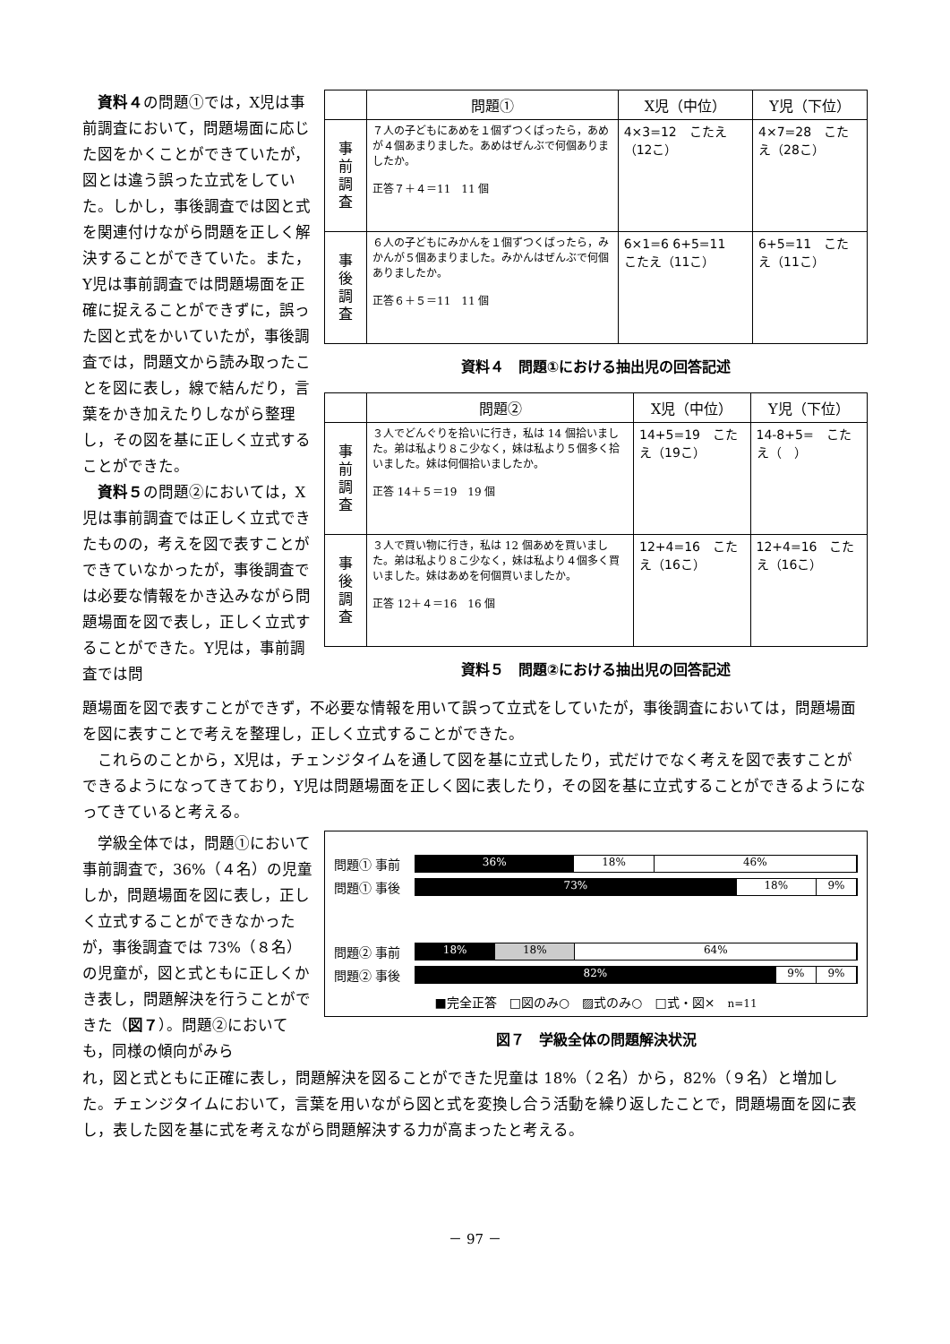資料４の問題①では，X児は事前調査において，問題場面に応じた図をかくことができていたが，図とは違う誤った立式をしていた。しかし，事後調査では図と式を関連付けながら問題を正しく解決することができていた。また，Y児は事前調査では問題場面を正確に捉えることができずに，誤った図と式をかいていたが，事後調査では，問題文から読み取ったことを図に表し，線で結んだり，言葉をかき加えたりしながら整理し，その図を基に正しく立式することができた。
資料５の問題②においては，X児は事前調査では正しく立式できたものの，考えを図で表すことができていなかったが，事後調査では必要な情報をかき込みながら問題場面を図で表し，正しく立式することができた。Y児は，事前調査では問
| | 問題① | X児（中位） | Y児（下位） |
| --- | --- | --- | --- |
| 事 前 調 査 | ７人の子どもにあめを１個ずつくばったら，あめが４個あまりました。あめはぜんぶで何個ありましたか。 正答７＋４＝11 11 個 | 4×3=12 こたえ（12こ） | 4×7=28 こたえ（28こ） |
| 事 後 調 査 | ６人の子どもにみかんを１個ずつくばったら，みかんが５個あまりました。みかんはぜんぶで何個ありましたか。 正答６＋５＝11 11 個 | 6×1=6 6+5=11 こたえ（11こ） | 6+5=11 こたえ（11こ） |
資料４　問題①における抽出児の回答記述
| | 問題② | X児（中位） | Y児（下位） |
| --- | --- | --- | --- |
| 事 前 調 査 | ３人でどんぐりを拾いに行き，私は 14 個拾いました。弟は私より８こ少なく，妹は私より５個多く拾いました。妹は何個拾いましたか。 正答 14＋５＝19 19 個 | 14+5=19 こたえ（19こ） | 14-8+5= こたえ（ ） |
| 事 後 調 査 | ３人で買い物に行き，私は 12 個あめを買いました。弟は私より８こ少なく，妹は私より４個多く買いました。妹はあめを何個買いましたか。 正答 12＋４＝16 16 個 | 12+4=16 こたえ（16こ） | 12+4=16 こたえ（16こ） |
資料５　問題②における抽出児の回答記述
題場面を図で表すことができず，不必要な情報を用いて誤って立式をしていたが，事後調査においては，問題場面を図に表すことで考えを整理し，正しく立式することができた。
これらのことから，X児は，チェンジタイムを通して図を基に立式したり，式だけでなく考えを図で表すことができるようになってきており，Y児は問題場面を正しく図に表したり，その図を基に立式することができるようになってきていると考える。
学級全体では，問題①において事前調査で，36%（４名）の児童しか，問題場面を図に表し，正しく立式することができなかったが，事後調査では 73%（８名）の児童が，図と式ともに正しくかき表し，問題解決を行うことができた（図７）。問題②においても，同様の傾向がみら
問題① 事前
36% 18% 46%
問題① 事後
73% 18% 9%
問題② 事前
18% 18% 64%
問題② 事後
82% 9% 9%
■完全正答　□図のみ○　▨式のみ○　□式・図×　n=11
図７　学級全体の問題解決状況
れ，図と式ともに正確に表し，問題解決を図ることができた児童は 18%（２名）から，82%（９名）と増加した。チェンジタイムにおいて，言葉を用いながら図と式を変換し合う活動を繰り返したことで，問題場面を図に表し，表した図を基に式を考えながら問題解決する力が高まったと考える。
－ 97 －